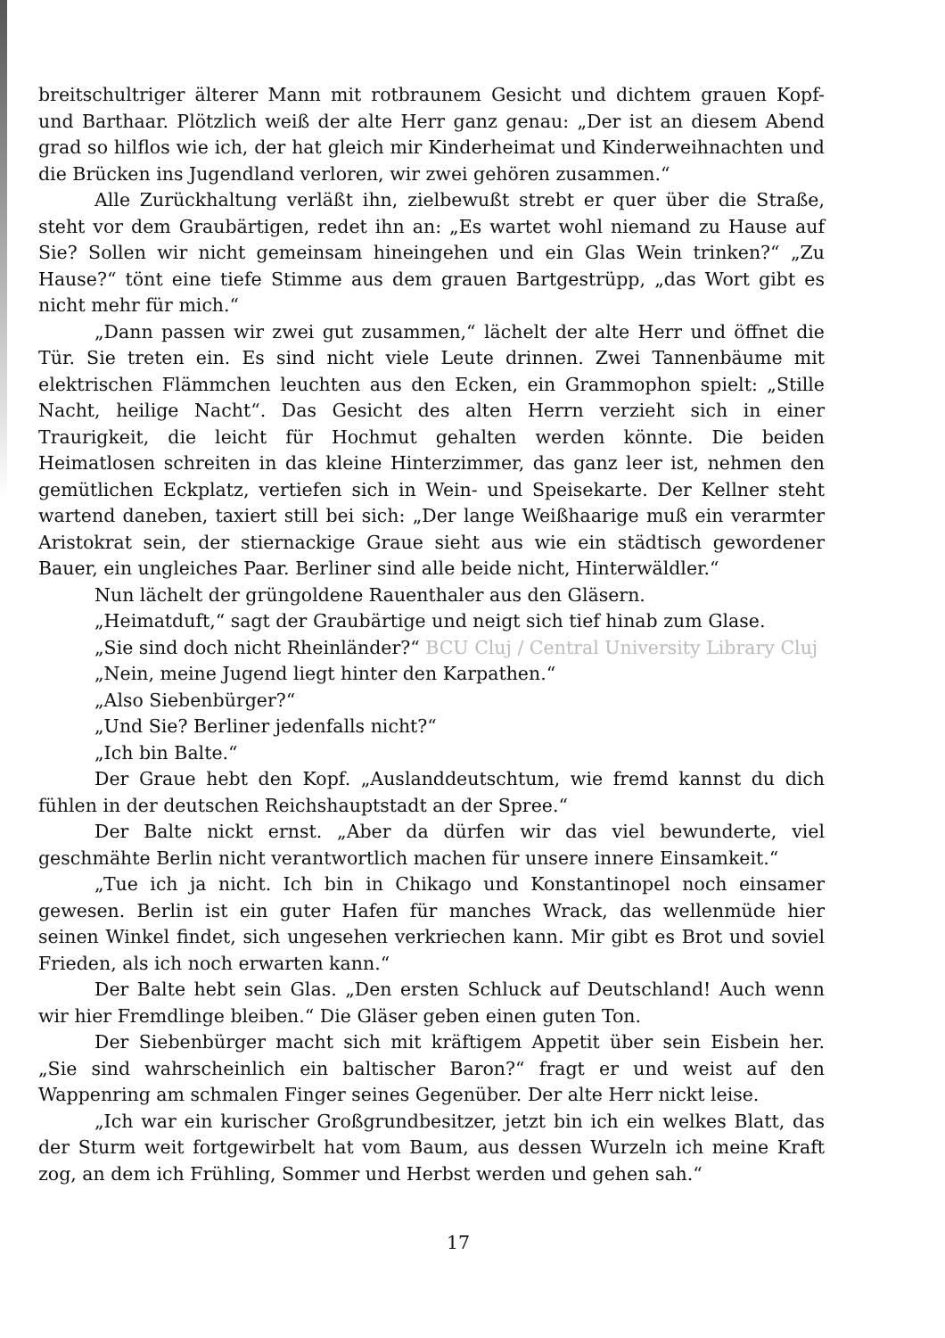breitschultriger älterer Mann mit rotbraunem Gesicht und dichtem grauen Kopf- und Barthaar. Plötzlich weiß der alte Herr ganz genau: „Der ist an diesem Abend grad so hilflos wie ich, der hat gleich mir Kinderheimat und Kinderweihnachten und die Brücken ins Jugendland verloren, wir zwei gehören zusammen.“
Alle Zurückhaltung verläßt ihn, zielbewußt strebt er quer über die Straße, steht vor dem Graubärtigen, redet ihn an: „Es wartet wohl niemand zu Hause auf Sie? Sollen wir nicht gemeinsam hineingehen und ein Glas Wein trinken?“ „Zu Hause?“ tönt eine tiefe Stimme aus dem grauen Bartgestrüpp, „das Wort gibt es nicht mehr für mich.“
„Dann passen wir zwei gut zusammen,“ lächelt der alte Herr und öffnet die Tür. Sie treten ein. Es sind nicht viele Leute drinnen. Zwei Tannenbäume mit elektrischen Flämmchen leuchten aus den Ecken, ein Grammophon spielt: „Stille Nacht, heilige Nacht“. Das Gesicht des alten Herrn verzieht sich in einer Traurigkeit, die leicht für Hochmut gehalten werden könnte. Die beiden Heimatlosen schreiten in das kleine Hinterzimmer, das ganz leer ist, nehmen den gemütlichen Eckplatz, vertiefen sich in Wein- und Speisekarte. Der Kellner steht wartend daneben, taxiert still bei sich: „Der lange Weißhaarige muß ein verarmter Aristokrat sein, der stiernackige Graue sieht aus wie ein städtisch gewordener Bauer, ein ungleiches Paar. Berliner sind alle beide nicht, Hinterwäldler.“
Nun lächelt der grüngoldene Rauenthaler aus den Gläsern.
„Heimatduft,“ sagt der Graubärtige und neigt sich tief hinab zum Glase.
„Sie sind doch nicht Rheinländer?“ BCU Cluj / Central University Library Cluj
„Nein, meine Jugend liegt hinter den Karpathen.“
„Also Siebenbürger?“
„Und Sie? Berliner jedenfalls nicht?“
„Ich bin Balte.“
Der Graue hebt den Kopf. „Auslanddeutschtum, wie fremd kannst du dich fühlen in der deutschen Reichshauptstadt an der Spree.“
Der Balte nickt ernst. „Aber da dürfen wir das viel bewunderte, viel geschmähte Berlin nicht verantwortlich machen für unsere innere Einsamkeit.“
„Tue ich ja nicht. Ich bin in Chikago und Konstantinopel noch einsamer gewesen. Berlin ist ein guter Hafen für manches Wrack, das wellenmüde hier seinen Winkel findet, sich ungesehen verkriechen kann. Mir gibt es Brot und soviel Frieden, als ich noch erwarten kann.“
Der Balte hebt sein Glas. „Den ersten Schluck auf Deutschland! Auch wenn wir hier Fremdlinge bleiben.“ Die Gläser geben einen guten Ton.
Der Siebenbürger macht sich mit kräftigem Appetit über sein Eisbein her. „Sie sind wahrscheinlich ein baltischer Baron?“ fragt er und weist auf den Wappenring am schmalen Finger seines Gegenüber. Der alte Herr nickt leise.
„Ich war ein kurischer Großgrundbesitzer, jetzt bin ich ein welkes Blatt, das der Sturm weit fortgewirbelt hat vom Baum, aus dessen Wurzeln ich meine Kraft zog, an dem ich Frühling, Sommer und Herbst werden und gehen sah.“
17